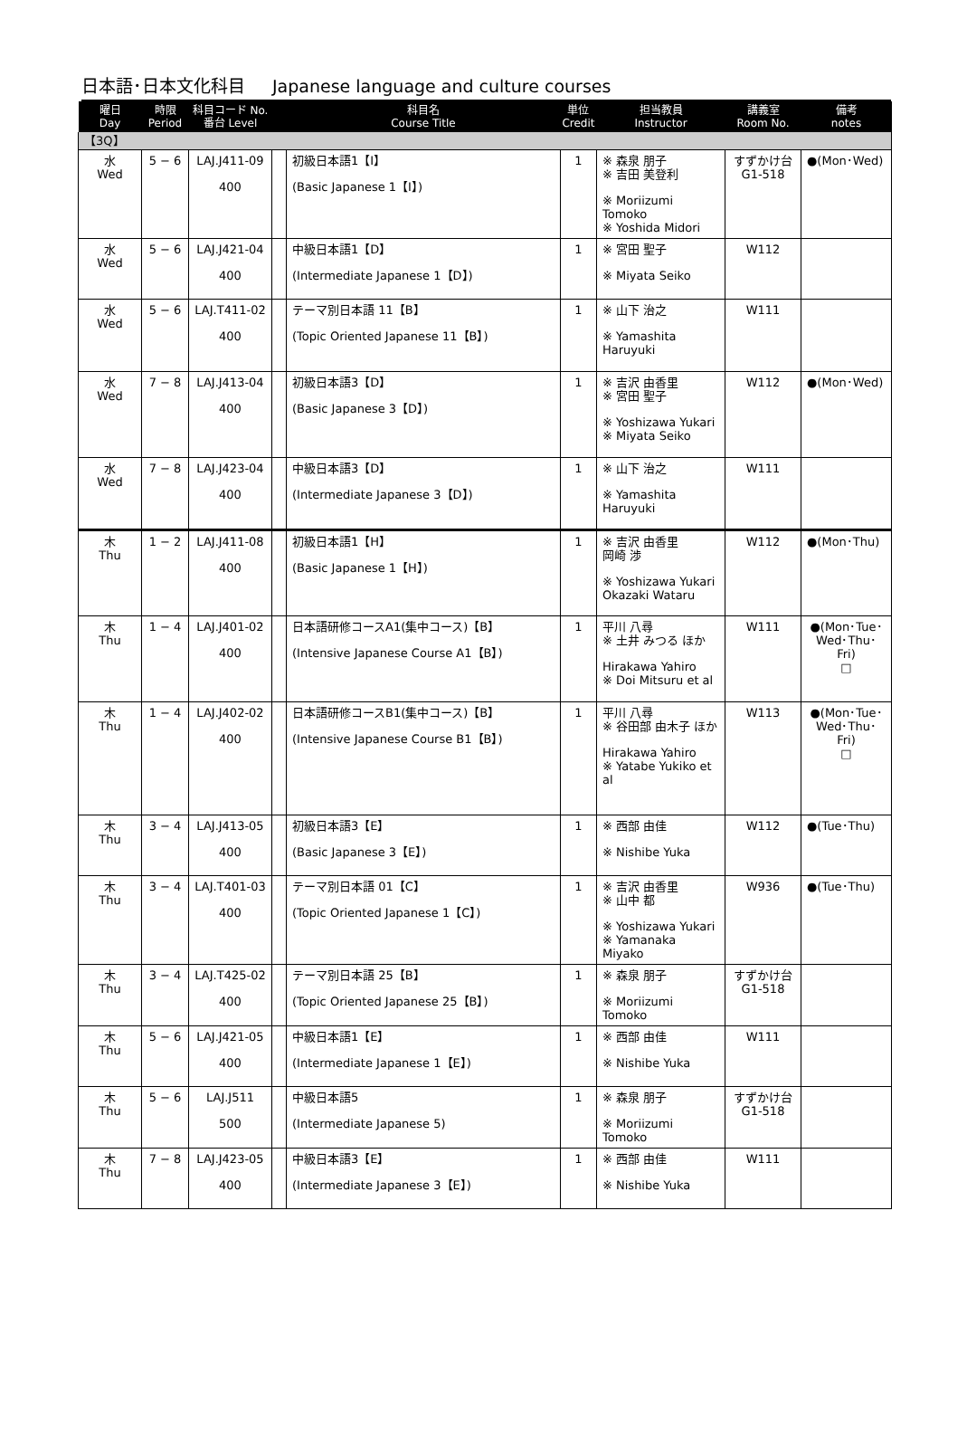日本語･日本文化科目 Japanese language and culture courses
| 曜日 Day | 時限 Period | 科目コード No. 番台 Level | | 科目名 Course Title | 単位 Credit | 担当教員 Instructor | 講義室 Room No. | 備考 notes |
| --- | --- | --- | --- | --- | --- | --- | --- | --- |
| 【3Q】 | | | | | | | | |
| 水 Wed | 5 − 6 | LAJ.J411-09 400 | | 初級日本語1【I】 (Basic Japanese 1【I】) | 1 | ※ 森泉 朋子 ※ 吉田 美登利 ※ Moriizumi Tomoko ※ Yoshida Midori | すずかけ台 G1-518 | ●(Mon･Wed) |
| 水 Wed | 5 − 6 | LAJ.J421-04 400 | | 中級日本語1【D】 (Intermediate Japanese 1【D】) | 1 | ※ 宮田 聖子 ※ Miyata Seiko | W112 | |
| 水 Wed | 5 − 6 | LAJ.T411-02 400 | | テーマ別日本語 11【B】 (Topic Oriented Japanese 11【B】) | 1 | ※ 山下 治之 ※ Yamashita Haruyuki | W111 | |
| 水 Wed | 7 − 8 | LAJ.J413-04 400 | | 初級日本語3【D】 (Basic Japanese 3【D】) | 1 | ※ 吉沢 由香里 ※ 宮田 聖子 ※ Yoshizawa Yukari ※ Miyata Seiko | W112 | ●(Mon･Wed) |
| 水 Wed | 7 − 8 | LAJ.J423-04 400 | | 中級日本語3【D】 (Intermediate Japanese 3【D】) | 1 | ※ 山下 治之 ※ Yamashita Haruyuki | W111 | |
| 木 Thu | 1 − 2 | LAJ.J411-08 400 | | 初級日本語1【H】 (Basic Japanese 1【H】) | 1 | ※ 吉沢 由香里 岡崎 渉 ※ Yoshizawa Yukari Okazaki Wataru | W112 | ●(Mon･Thu) |
| 木 Thu | 1 − 4 | LAJ.J401-02 400 | | 日本語研修コースA1(集中コース)【B】 (Intensive Japanese Course A1【B】) | 1 | 平川 八尋 ※ 土井 みつる ほか Hirakawa Yahiro ※ Doi Mitsuru et al | W111 | ●(Mon･Tue･ Wed･Thu･Fri) □ |
| 木 Thu | 1 − 4 | LAJ.J402-02 400 | | 日本語研修コースB1(集中コース)【B】 (Intensive Japanese Course B1【B】) | 1 | 平川 八尋 ※ 谷田部 由木子 ほか Hirakawa Yahiro ※ Yatabe Yukiko et al | W113 | ●(Mon･Tue･ Wed･Thu･Fri) □ |
| 木 Thu | 3 − 4 | LAJ.J413-05 400 | | 初級日本語3【E】 (Basic Japanese 3【E】) | 1 | ※ 西部 由佳 ※ Nishibe Yuka | W112 | ●(Tue･Thu) |
| 木 Thu | 3 − 4 | LAJ.T401-03 400 | | テーマ別日本語 01【C】 (Topic Oriented Japanese 1【C】) | 1 | ※ 吉沢 由香里 ※ 山中 都 ※ Yoshizawa Yukari ※ Yamanaka Miyako | W936 | ●(Tue･Thu) |
| 木 Thu | 3 − 4 | LAJ.T425-02 400 | | テーマ別日本語 25【B】 (Topic Oriented Japanese 25【B】) | 1 | ※ 森泉 朋子 ※ Moriizumi Tomoko | すずかけ台 G1-518 | |
| 木 Thu | 5 − 6 | LAJ.J421-05 400 | | 中級日本語1【E】 (Intermediate Japanese 1【E】) | 1 | ※ 西部 由佳 ※ Nishibe Yuka | W111 | |
| 木 Thu | 5 − 6 | LAJ.J511 500 | | 中級日本語5 (Intermediate Japanese 5) | 1 | ※ 森泉 朋子 ※ Moriizumi Tomoko | すずかけ台 G1-518 | |
| 木 Thu | 7 − 8 | LAJ.J423-05 400 | | 中級日本語3【E】 (Intermediate Japanese 3【E】) | 1 | ※ 西部 由佳 ※ Nishibe Yuka | W111 | |